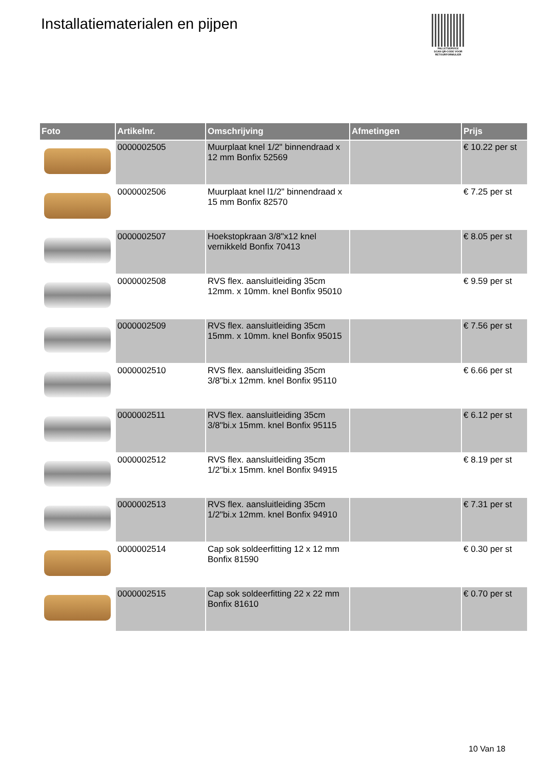Installatiematerialen en pijpen
PALLETSERVICE
SCAN QR-CODE VOOR RETOURFORMULIER
| Foto | Artikelnr. | Omschrijving | Afmetingen | Prijs |
| --- | --- | --- | --- | --- |
| | 0000002505 | Muurplaat knel 1/2" binnendraad x 12 mm Bonfix 52569 | | € 10.22 per st |
| | 0000002506 | Muurplaat knel l1/2" binnendraad x 15 mm Bonfix 82570 | | € 7.25 per st |
| | 0000002507 | Hoekstopkraan 3/8"x12 knel vernikkeld Bonfix 70413 | | € 8.05 per st |
| | 0000002508 | RVS flex. aansluitleiding 35cm 12mm. x 10mm. knel Bonfix 95010 | | € 9.59 per st |
| | 0000002509 | RVS flex. aansluitleiding 35cm 15mm. x 10mm. knel Bonfix 95015 | | € 7.56 per st |
| | 0000002510 | RVS flex. aansluitleiding 35cm 3/8"bi.x 12mm. knel Bonfix 95110 | | € 6.66 per st |
| | 0000002511 | RVS flex. aansluitleiding 35cm 3/8"bi.x 15mm. knel Bonfix 95115 | | € 6.12 per st |
| | 0000002512 | RVS flex. aansluitleiding 35cm 1/2"bi.x 15mm. knel Bonfix 94915 | | € 8.19 per st |
| | 0000002513 | RVS flex. aansluitleiding 35cm 1/2"bi.x 12mm. knel Bonfix 94910 | | € 7.31 per st |
| | 0000002514 | Cap sok soldeerfitting 12 x 12 mm Bonfix 81590 | | € 0.30 per st |
| | 0000002515 | Cap sok soldeerfitting 22 x 22 mm Bonfix 81610 | | € 0.70 per st |
10 Van 18